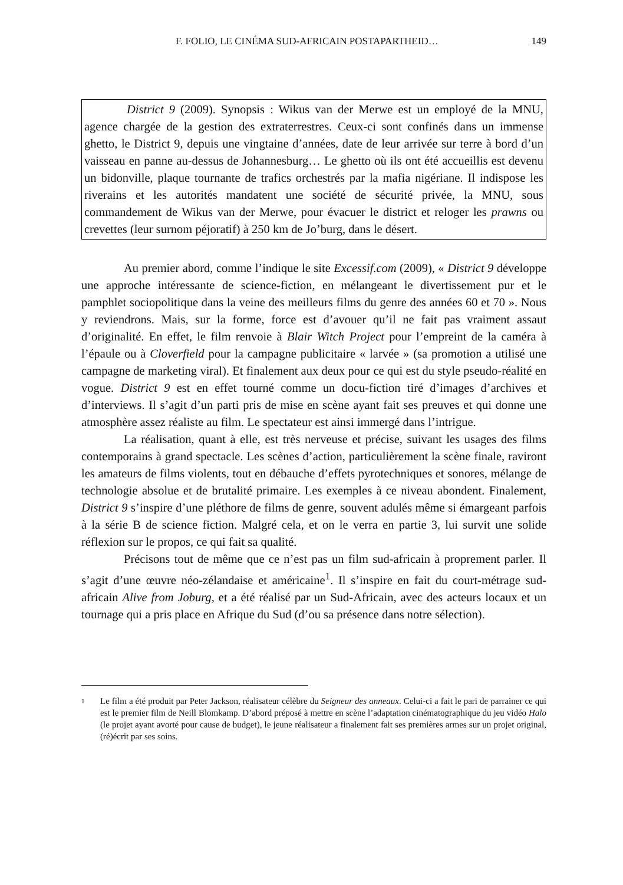F. FOLIO, LE CINÉMA SUD-AFRICAIN POSTAPARTHEID… 149
District 9 (2009). Synopsis : Wikus van der Merwe est un employé de la MNU, agence chargée de la gestion des extraterrestres. Ceux-ci sont confinés dans un immense ghetto, le District 9, depuis une vingtaine d’années, date de leur arrivée sur terre à bord d’un vaisseau en panne au-dessus de Johannesburg… Le ghetto où ils ont été accueillis est devenu un bidonville, plaque tournante de trafics orchestrés par la mafia nigériane. Il indispose les riverains et les autorités mandatent une société de sécurité privée, la MNU, sous commandement de Wikus van der Merwe, pour évacuer le district et reloger les prawns ou crevettes (leur surnom péjoratif) à 250 km de Jo’burg, dans le désert.
Au premier abord, comme l’indique le site Excessif.com (2009), « District 9 développe une approche intéressante de science-fiction, en mélangeant le divertissement pur et le pamphlet sociopolitique dans la veine des meilleurs films du genre des années 60 et 70 ». Nous y reviendrons. Mais, sur la forme, force est d’avouer qu’il ne fait pas vraiment assaut d’originalité. En effet, le film renvoie à Blair Witch Project pour l’empreint de la caméra à l’épaule ou à Cloverfield pour la campagne publicitaire « larvée » (sa promotion a utilisé une campagne de marketing viral). Et finalement aux deux pour ce qui est du style pseudo-réalité en vogue. District 9 est en effet tourné comme un docu-fiction tiré d’images d’archives et d’interviews. Il s’agit d’un parti pris de mise en scène ayant fait ses preuves et qui donne une atmosphère assez réaliste au film. Le spectateur est ainsi immergé dans l’intrigue.
La réalisation, quant à elle, est très nerveuse et précise, suivant les usages des films contemporains à grand spectacle. Les scènes d’action, particulièrement la scène finale, raviront les amateurs de films violents, tout en débauche d’effets pyrotechniques et sonores, mélange de technologie absolue et de brutalité primaire. Les exemples à ce niveau abondent. Finalement, District 9 s’inspire d’une pléthore de films de genre, souvent adulés même si émargeant parfois à la série B de science fiction. Malgré cela, et on le verra en partie 3, lui survit une solide réflexion sur le propos, ce qui fait sa qualité.
Précisons tout de même que ce n’est pas un film sud-africain à proprement parler. Il s’agit d’une œuvre néo-zélandaise et américaine<sup>1</sup>. Il s’inspire en fait du court-métrage sud-africain Alive from Joburg, et a été réalisé par un Sud-Africain, avec des acteurs locaux et un tournage qui a pris place en Afrique du Sud (d’ou sa présence dans notre sélection).
1 Le film a été produit par Peter Jackson, réalisateur célèbre du Seigneur des anneaux. Celui-ci a fait le pari de parrainer ce qui est le premier film de Neill Blomkamp. D’abord préposé à mettre en scène l’adaptation cinématographique du jeu vidéo Halo (le projet ayant avorté pour cause de budget), le jeune réalisateur a finalement fait ses premières armes sur un projet original, (ré)écrit par ses soins.